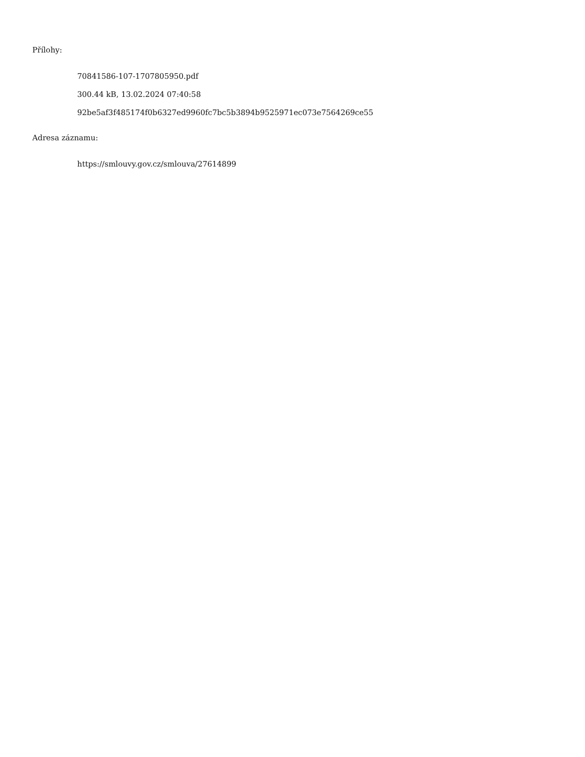Přílohy:
70841586-107-1707805950.pdf
300.44 kB, 13.02.2024 07:40:58
92be5af3f485174f0b6327ed9960fc7bc5b3894b9525971ec073e7564269ce55
Adresa záznamu:
https://smlouvy.gov.cz/smlouva/27614899